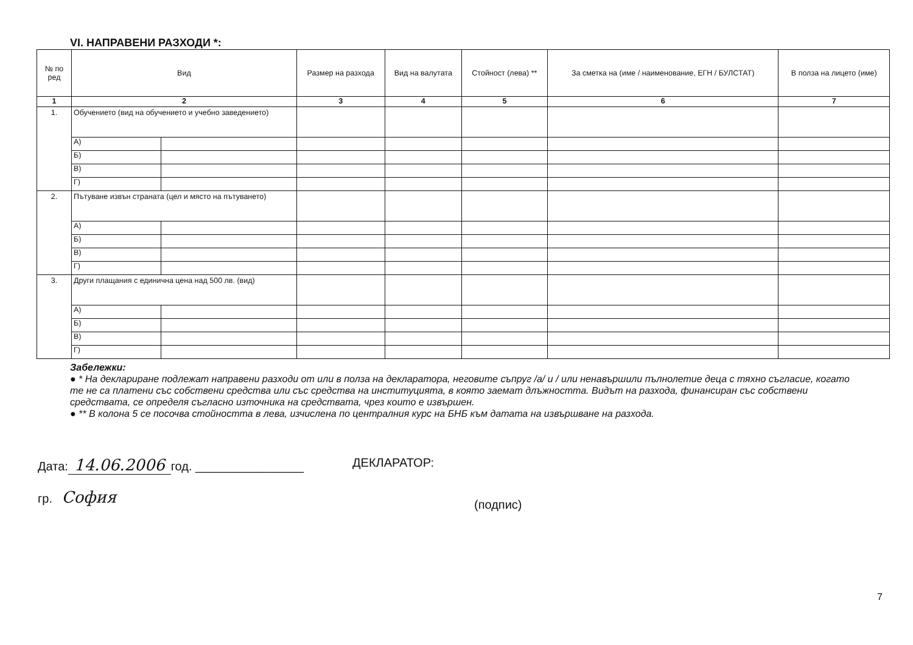VI. НАПРАВЕНИ РАЗХОДИ *:
| № по ред | Вид | | Размер на разхода | Вид на валутата | Стойност (лева) ** | За сметка на (име / наименование, ЕГН / БУЛСТАТ) | В полза на лицето (име) |
| --- | --- | --- | --- | --- | --- | --- | --- |
| 1 | 2 | | 3 | 4 | 5 | 6 | 7 |
| 1. | Обучението (вид на обучението и учебно заведението) | | | | | | |
| | А) | | | | | | |
| | Б) | | | | | | |
| | В) | | | | | | |
| | Г) | | | | | | |
| 2. | Пътуване извън страната (цел и място на пътуването) | | | | | | |
| | А) | | | | | | |
| | Б) | | | | | | |
| | В) | | | | | | |
| | Г) | | | | | | |
| 3. | Други плащания с единична цена над 500 лв. (вид) | | | | | | |
| | А) | | | | | | |
| | Б) | | | | | | |
| | В) | | | | | | |
| | Г) | | | | | | |
Забележки:
● * На деклариране подлежат направени разходи от или в полза на декларатора, неговите съпруг /а/ и / или ненавършили пълнолетие деца с тяхно съгласие, когато те не са платени със собствени средства или със средства на институцията, в която заемат длъжността. Видът на разхода, финансиран със собствени средствата, се определя съгласно източника на средствата, чрез които е извършен.
● ** В колона 5 се посочва стойността в лева, изчислена по централния курс на БНБ към датата на извършване на разхода.
Дата: 14.06.2006 год. ________________
гр. София
ДЕКЛАРАТОР:
(подпис)
7